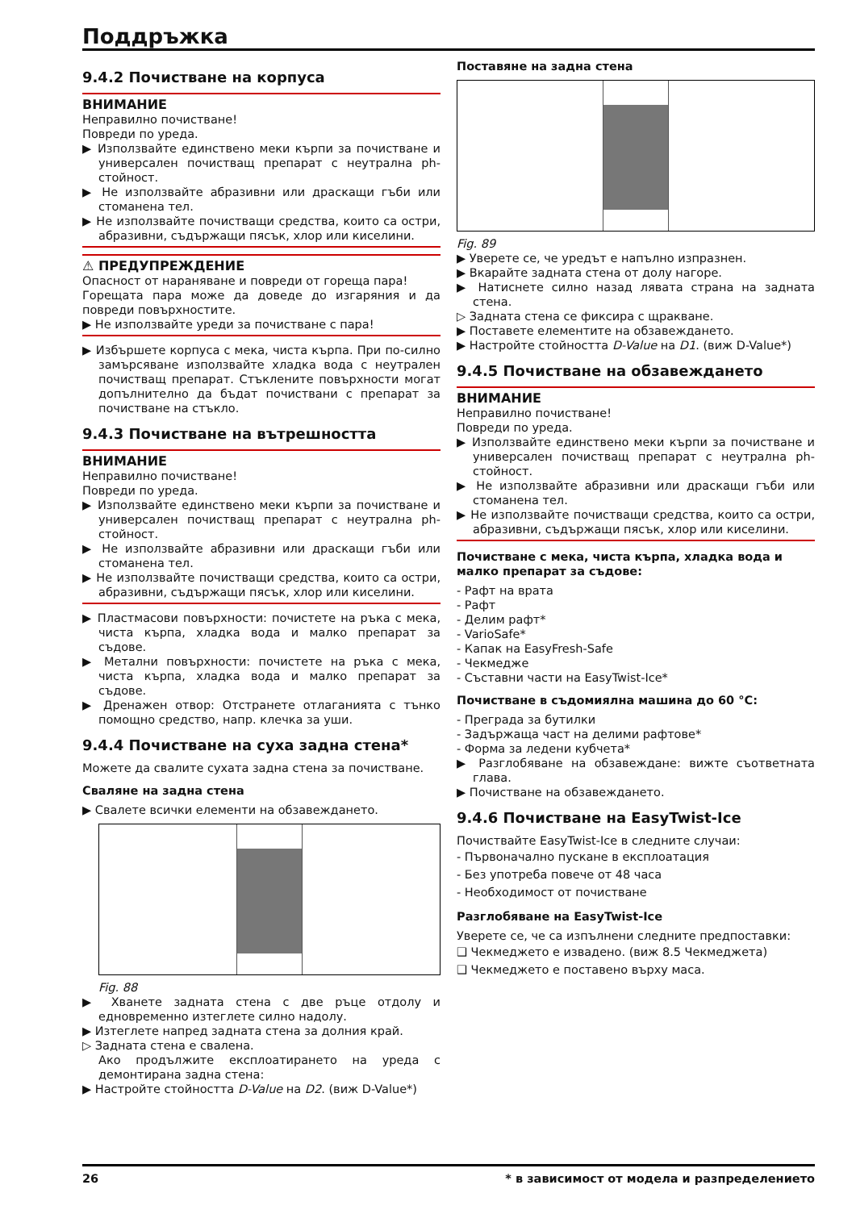Поддръжка
9.4.2 Почистване на корпуса
ВНИМАНИЕ
Неправилно почистване!
Повреди по уреда.
▶ Използвайте единствено меки кърпи за почистване и универсален почистващ препарат с неутрална ph-стойност.
▶ Не използвайте абразивни или драскащи гъби или стоманена тел.
▶ Не използвайте почистващи средства, които са остри, абразивни, съдържащи пясък, хлор или киселини.
⚠ ПРЕДУПРЕЖДЕНИЕ
Опасност от нараняване и повреди от гореща пара!
Горещата пара може да доведе до изгаряния и да повреди повърхностите.
▶ Не използвайте уреди за почистване с пара!
▶ Избършете корпуса с мека, чиста кърпа. При по-силно замърсяване използвайте хладка вода с неутрален почистващ препарат. Стъклените повърхности могат допълнително да бъдат почиствани с препарат за почистване на стъкло.
9.4.3 Почистване на вътрешността
ВНИМАНИЕ
Неправилно почистване!
Повреди по уреда.
▶ Използвайте единствено меки кърпи за почистване и универсален почистващ препарат с неутрална ph-стойност.
▶ Не използвайте абразивни или драскащи гъби или стоманена тел.
▶ Не използвайте почистващи средства, които са остри, абразивни, съдържащи пясък, хлор или киселини.
▶ Пластмасови повърхности: почистете на ръка с мека, чиста кърпа, хладка вода и малко препарат за съдове.
▶ Метални повърхности: почистете на ръка с мека, чиста кърпа, хладка вода и малко препарат за съдове.
▶ Дренажен отвор: Отстранете отлаганията с тънко помощно средство, напр. клечка за уши.
9.4.4 Почистване на суха задна стена*
Можете да свалите сухата задна стена за почистване.
Сваляне на задна стена
▶ Свалете всички елементи на обзавеждането.
Fig. 88
▶ Хванете задната стена с две ръце отдолу и едновременно изтеглете силно надолу.
▶ Изтеглете напред задната стена за долния край.
▷ Задната стена е свалена.
Ако продължите експлоатирането на уреда с демонтирана задна стена:
▶ Настройте стойността D-Value на D2. (виж D-Value*)
Поставяне на задна стена
Fig. 89
▶ Уверете се, че уредът е напълно изпразнен.
▶ Вкарайте задната стена от долу нагоре.
▶ Натиснете силно назад лявата страна на задната стена.
▷ Задната стена се фиксира с щракване.
▶ Поставете елементите на обзавеждането.
▶ Настройте стойността D-Value на D1. (виж D-Value*)
9.4.5 Почистване на обзавеждането
ВНИМАНИЕ
Неправилно почистване!
Повреди по уреда.
▶ Използвайте единствено меки кърпи за почистване и универсален почистващ препарат с неутрална ph-стойност.
▶ Не използвайте абразивни или драскащи гъби или стоманена тел.
▶ Не използвайте почистващи средства, които са остри, абразивни, съдържащи пясък, хлор или киселини.
Почистване с мека, чиста кърпа, хладка вода и малко препарат за съдове:
- Рафт на врата
- Рафт
- Делим рафт*
- VarioSafe*
- Капак на EasyFresh-Safe
- Чекмедже
- Съставни части на EasyTwist-Ice*
Почистване в съдомиялна машина до 60 °C:
- Преграда за бутилки
- Задържаща част на делими рафтове*
- Форма за ледени кубчета*
▶ Разглобяване на обзавеждане: вижте съответната глава.
▶ Почистване на обзавеждането.
9.4.6 Почистване на EasyTwist-Ice
Почиствайте EasyTwist-Ice в следните случаи:
- Първоначално пускане в експлоатация
- Без употреба повече от 48 часа
- Необходимост от почистване
Разглобяване на EasyTwist-Ice
Уверете се, че са изпълнени следните предпоставки:
❑ Чекмеджето е извадено. (виж 8.5 Чекмеджета)
❑ Чекмеджето е поставено върху маса.
26 * в зависимост от модела и разпределението